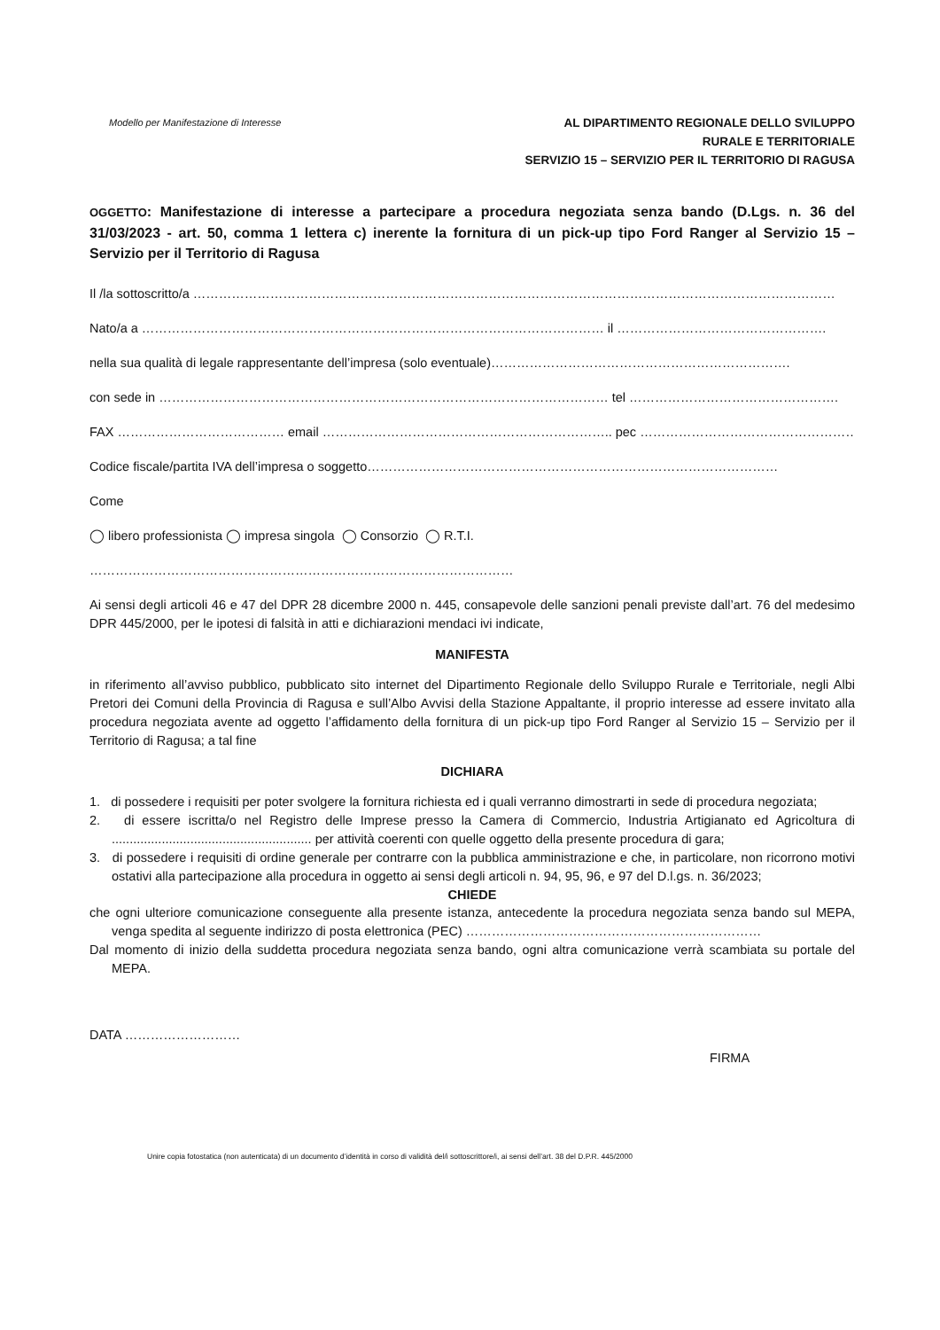Modello per Manifestazione di Interesse
AL DIPARTIMENTO REGIONALE DELLO SVILUPPO
RURALE E TERRITORIALE
SERVIZIO 15 – SERVIZIO PER IL TERRITORIO DI RAGUSA
OGGETTO: Manifestazione di interesse a partecipare a procedura negoziata senza bando (D.Lgs. n. 36 del 31/03/2023 - art. 50, comma 1 lettera c) inerente la fornitura di un pick-up tipo Ford Ranger al Servizio 15 – Servizio per il Territorio di Ragusa
Il /la sottoscritto/a ……………………………………………………………………………………………………………………………………
Nato/a a ……………………………………………………………………………………………… il ………………………………………….
nella sua qualità di legale rappresentante dell’impresa (solo eventuale)…………………………………………………………….
con sede in …………………………………………………………………………………………… tel ………………………………………….
FAX ………………………………… email ………………………………………………………….. pec …………………………………………………..
Codice fiscale/partita IVA dell’impresa o soggetto……………………………………………………………………………………
Come
◯ libero professionista ◯ impresa singola ◯ Consorzio ◯ R.T.I.
………………………………………………………………………………………
Ai sensi degli articoli 46 e 47 del DPR 28 dicembre 2000 n. 445, consapevole delle sanzioni penali previste dall’art. 76 del medesimo DPR 445/2000, per le ipotesi di falsità in atti e dichiarazioni mendaci ivi indicate,
MANIFESTA
in riferimento all’avviso pubblico, pubblicato sito internet del Dipartimento Regionale dello Sviluppo Rurale e Territoriale, negli Albi Pretori dei Comuni della Provincia di Ragusa e sull’Albo Avvisi della Stazione Appaltante, il proprio interesse ad essere invitato alla procedura negoziata avente ad oggetto l’affidamento della fornitura di un pick-up tipo Ford Ranger al Servizio 15 – Servizio per il Territorio di Ragusa; a tal fine
DICHIARA
1. di possedere i requisiti per poter svolgere la fornitura richiesta ed i quali verranno dimostrarti in sede di procedura negoziata;
2. di essere iscritta/o nel Registro delle Imprese presso la Camera di Commercio, Industria Artigianato ed Agricoltura di ........................................................ per attività coerenti con quelle oggetto della presente procedura di gara;
3. di possedere i requisiti di ordine generale per contrarre con la pubblica amministrazione e che, in particolare, non ricorrono motivi ostativi alla partecipazione alla procedura in oggetto ai sensi degli articoli n. 94, 95, 96, e 97 del D.l.gs. n. 36/2023;
CHIEDE
che ogni ulteriore comunicazione conseguente alla presente istanza, antecedente la procedura negoziata senza bando sul MEPA, venga spedita al seguente indirizzo di posta elettronica (PEC) ……………………………………………………………
Dal momento di inizio della suddetta procedura negoziata senza bando, ogni altra comunicazione verrà scambiata su portale del MEPA.
DATA ………………………
FIRMA
Unire copia fotostatica (non autenticata) di un documento d’identità in corso di validità del/i sottoscrittore/i, ai sensi dell’art. 38 del D.P.R. 445/2000